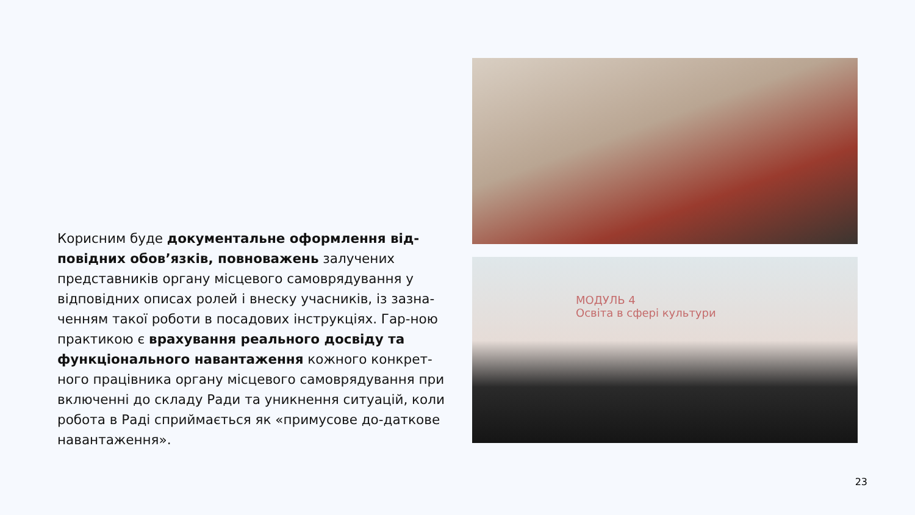Корисним буде документальне оформлення від-повідних обов’язків, повноважень залучених представників органу місцевого самоврядування у відповідних описах ролей і внеску учасників, із зазна-ченням такої роботи в посадових інструкціях. Гар-ною практикою є врахування реального досвіду та функціонального навантаження кожного конкрет-ного працівника органу місцевого самоврядування при включенні до складу Ради та уникнення ситуацій, коли робота в Раді сприймається як «примусове до-даткове навантаження».
МОДУЛЬ 4
Освіта в сфері культури
23